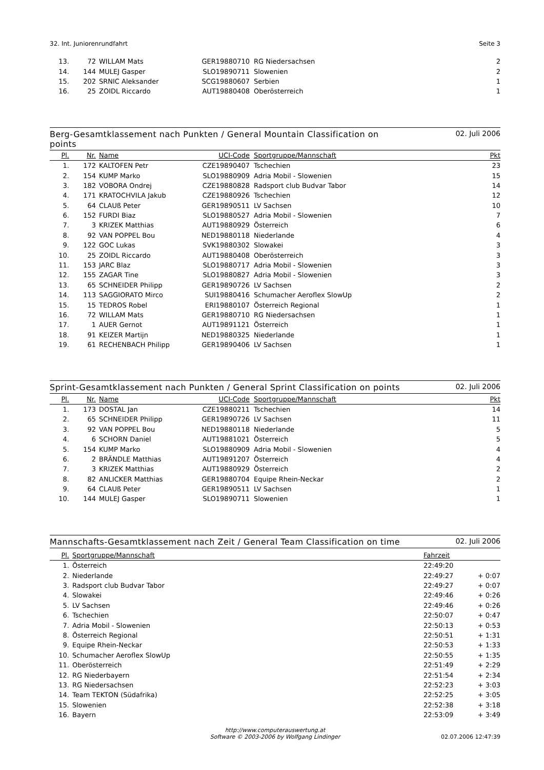32. Int. Juniorenrundfahrt Seite 3
| 13. | 72 | WILLAM Mats | GER19880710 | RG Niedersachsen | 2 |
| 14. | 144 | MULEJ Gasper | SLO19890711 | Slowenien | 2 |
| 15. | 202 | SRNIC Aleksander | SCG19880607 | Serbien | 1 |
| 16. | 25 | ZOIDL Riccardo | AUT19880408 | Oberösterreich | 1 |
Berg-Gesamtklassement nach Punkten / General Mountain Classification on
points 02. Juli 2006
| Pl. | Nr. | Name | UCI-Code | Sportgruppe/Mannschaft | Pkt |
| --- | --- | --- | --- | --- | --- |
| 1. | 172 | KALTOFEN Petr | CZE19890407 | Tschechien | 23 |
| 2. | 154 | KUMP Marko | SLO19880909 | Adria Mobil - Slowenien | 15 |
| 3. | 182 | VOBORA Ondrej | CZE19880828 | Radsport club Budvar Tabor | 14 |
| 4. | 171 | KRATOCHVILA Jakub | CZE19880926 | Tschechien | 12 |
| 5. | 64 | CLAUß Peter | GER19890511 | LV Sachsen | 10 |
| 6. | 152 | FURDI Biaz | SLO19880527 | Adria Mobil - Slowenien | 7 |
| 7. | 3 | KRIZEK Matthias | AUT19880929 | Österreich | 6 |
| 8. | 92 | VAN POPPEL Bou | NED19880118 | Niederlande | 4 |
| 9. | 122 | GOC Lukas | SVK19880302 | Slowakei | 3 |
| 10. | 25 | ZOIDL Riccardo | AUT19880408 | Oberösterreich | 3 |
| 11. | 153 | JARC Blaz | SLO19880717 | Adria Mobil - Slowenien | 3 |
| 12. | 155 | ZAGAR Tine | SLO19880827 | Adria Mobil - Slowenien | 3 |
| 13. | 65 | SCHNEIDER Philipp | GER19890726 | LV Sachsen | 2 |
| 14. | 113 | SAGGIORATO Mirco | SUI19880416 | Schumacher Aeroflex SlowUp | 2 |
| 15. | 15 | TEDROS Robel | ERI19880107 | Österreich Regional | 1 |
| 16. | 72 | WILLAM Mats | GER19880710 | RG Niedersachsen | 1 |
| 17. | 1 | AUER Gernot | AUT19891121 | Österreich | 1 |
| 18. | 91 | KEIZER Martijn | NED19880325 | Niederlande | 1 |
| 19. | 61 | RECHENBACH Philipp | GER19890406 | LV Sachsen | 1 |
Sprint-Gesamtklassement nach Punkten / General Sprint Classification on points 02. Juli 2006
| Pl. | Nr. | Name | UCI-Code | Sportgruppe/Mannschaft | Pkt |
| --- | --- | --- | --- | --- | --- |
| 1. | 173 | DOSTAL Jan | CZE19880211 | Tschechien | 14 |
| 2. | 65 | SCHNEIDER Philipp | GER19890726 | LV Sachsen | 11 |
| 3. | 92 | VAN POPPEL Bou | NED19880118 | Niederlande | 5 |
| 4. | 6 | SCHORN Daniel | AUT19881021 | Österreich | 5 |
| 5. | 154 | KUMP Marko | SLO19880909 | Adria Mobil - Slowenien | 4 |
| 6. | 2 | BRÄNDLE Matthias | AUT19891207 | Österreich | 4 |
| 7. | 3 | KRIZEK Matthias | AUT19880929 | Österreich | 2 |
| 8. | 82 | ANLICKER Matthias | GER19880704 | Equipe Rhein-Neckar | 2 |
| 9. | 64 | CLAUß Peter | GER19890511 | LV Sachsen | 1 |
| 10. | 144 | MULEJ Gasper | SLO19890711 | Slowenien | 1 |
Mannschafts-Gesamtklassement nach Zeit / General Team Classification on time 02. Juli 2006
| Pl. | Sportgruppe/Mannschaft | Fahrzeit | |
| --- | --- | --- | --- |
| 1. | Österreich | 22:49:20 | |
| 2. | Niederlande | 22:49:27 | + 0:07 |
| 3. | Radsport club Budvar Tabor | 22:49:27 | + 0:07 |
| 4. | Slowakei | 22:49:46 | + 0:26 |
| 5. | LV Sachsen | 22:49:46 | + 0:26 |
| 6. | Tschechien | 22:50:07 | + 0:47 |
| 7. | Adria Mobil - Slowenien | 22:50:13 | + 0:53 |
| 8. | Österreich Regional | 22:50:51 | + 1:31 |
| 9. | Equipe Rhein-Neckar | 22:50:53 | + 1:33 |
| 10. | Schumacher Aeroflex SlowUp | 22:50:55 | + 1:35 |
| 11. | Oberösterreich | 22:51:49 | + 2:29 |
| 12. | RG Niederbayern | 22:51:54 | + 2:34 |
| 13. | RG Niedersachsen | 22:52:23 | + 3:03 |
| 14. | Team TEKTON (Südafrika) | 22:52:25 | + 3:05 |
| 15. | Slowenien | 22:52:38 | + 3:18 |
| 16. | Bayern | 22:53:09 | + 3:49 |
http://www.computerauswertung.at
Software © 2003-2006 by Wolfgang Lindinger
02.07.2006 12:47:39